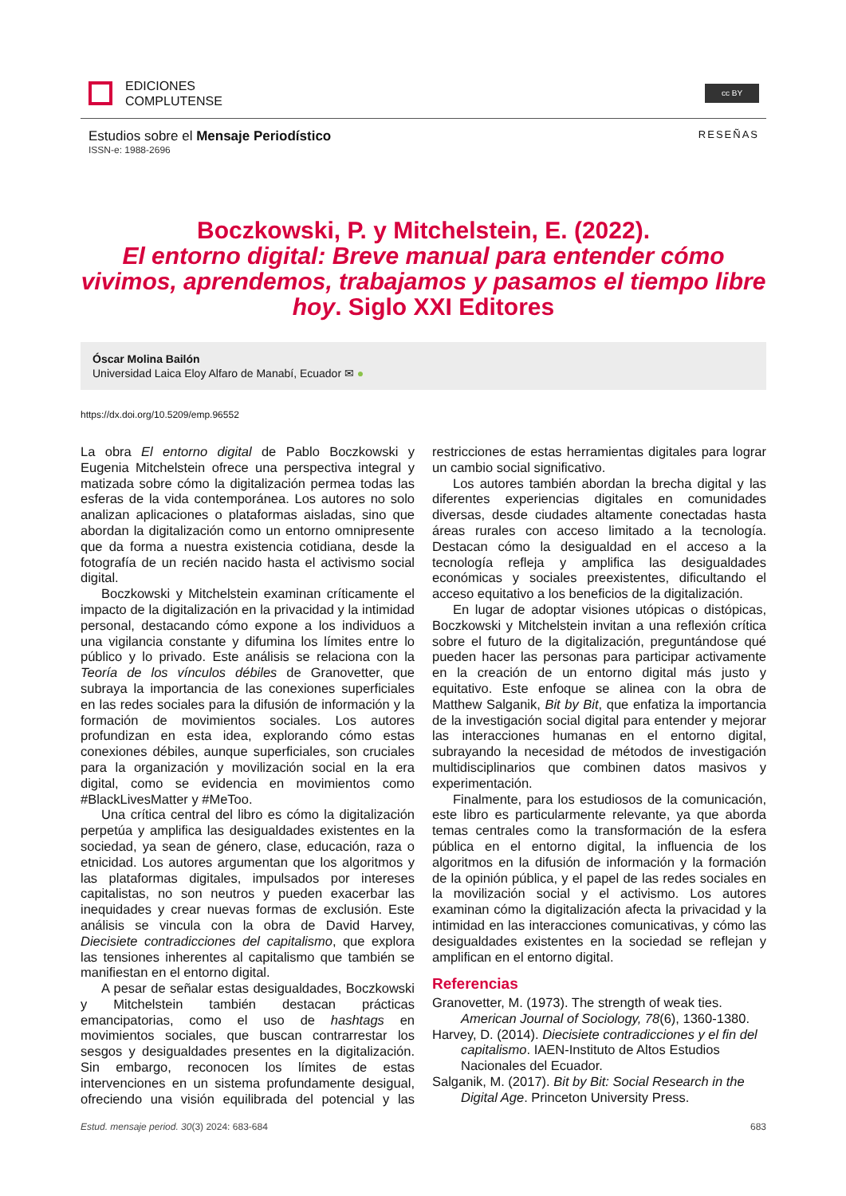EDICIONES
COMPLUTENSE
cc BY
Estudios sobre el Mensaje Periodístico
ISSN-e: 1988-2696
RESEÑAS
Boczkowski, P. y Mitchelstein, E. (2022).
El entorno digital: Breve manual para entender cómo vivimos, aprendemos, trabajamos y pasamos el tiempo libre hoy. Siglo XXI Editores
Óscar Molina Bailón
Universidad Laica Eloy Alfaro de Manabí, Ecuador ✉ ●
https://dx.doi.org/10.5209/emp.96552
La obra El entorno digital de Pablo Boczkowski y Eugenia Mitchelstein ofrece una perspectiva integral y matizada sobre cómo la digitalización permea todas las esferas de la vida contemporánea. Los autores no solo analizan aplicaciones o plataformas aisladas, sino que abordan la digitalización como un entorno omnipresente que da forma a nuestra existencia cotidiana, desde la fotografía de un recién nacido hasta el activismo social digital.
Boczkowski y Mitchelstein examinan críticamente el impacto de la digitalización en la privacidad y la intimidad personal, destacando cómo expone a los individuos a una vigilancia constante y difumina los límites entre lo público y lo privado. Este análisis se relaciona con la Teoría de los vínculos débiles de Granovetter, que subraya la importancia de las conexiones superficiales en las redes sociales para la difusión de información y la formación de movimientos sociales. Los autores profundizan en esta idea, explorando cómo estas conexiones débiles, aunque superficiales, son cruciales para la organización y movilización social en la era digital, como se evidencia en movimientos como #BlackLivesMatter y #MeToo.
Una crítica central del libro es cómo la digitalización perpetúa y amplifica las desigualdades existentes en la sociedad, ya sean de género, clase, educación, raza o etnicidad. Los autores argumentan que los algoritmos y las plataformas digitales, impulsados por intereses capitalistas, no son neutros y pueden exacerbar las inequidades y crear nuevas formas de exclusión. Este análisis se vincula con la obra de David Harvey, Diecisiete contradicciones del capitalismo, que explora las tensiones inherentes al capitalismo que también se manifiestan en el entorno digital.
A pesar de señalar estas desigualdades, Boczkowski y Mitchelstein también destacan prácticas emancipatorias, como el uso de hashtags en movimientos sociales, que buscan contrarrestar los sesgos y desigualdades presentes en la digitalización. Sin embargo, reconocen los límites de estas intervenciones en un sistema profundamente desigual, ofreciendo una visión equilibrada del potencial y las restricciones de estas herramientas digitales para lograr un cambio social significativo.
Los autores también abordan la brecha digital y las diferentes experiencias digitales en comunidades diversas, desde ciudades altamente conectadas hasta áreas rurales con acceso limitado a la tecnología. Destacan cómo la desigualdad en el acceso a la tecnología refleja y amplifica las desigualdades económicas y sociales preexistentes, dificultando el acceso equitativo a los beneficios de la digitalización.
En lugar de adoptar visiones utópicas o distópicas, Boczkowski y Mitchelstein invitan a una reflexión crítica sobre el futuro de la digitalización, preguntándose qué pueden hacer las personas para participar activamente en la creación de un entorno digital más justo y equitativo. Este enfoque se alinea con la obra de Matthew Salganik, Bit by Bit, que enfatiza la importancia de la investigación social digital para entender y mejorar las interacciones humanas en el entorno digital, subrayando la necesidad de métodos de investigación multidisciplinarios que combinen datos masivos y experimentación.
Finalmente, para los estudiosos de la comunicación, este libro es particularmente relevante, ya que aborda temas centrales como la transformación de la esfera pública en el entorno digital, la influencia de los algoritmos en la difusión de información y la formación de la opinión pública, y el papel de las redes sociales en la movilización social y el activismo. Los autores examinan cómo la digitalización afecta la privacidad y la intimidad en las interacciones comunicativas, y cómo las desigualdades existentes en la sociedad se reflejan y amplifican en el entorno digital.
Referencias
Granovetter, M. (1973). The strength of weak ties. American Journal of Sociology, 78(6), 1360-1380.
Harvey, D. (2014). Diecisiete contradicciones y el fin del capitalismo. IAEN-Instituto de Altos Estudios Nacionales del Ecuador.
Salganik, M. (2017). Bit by Bit: Social Research in the Digital Age. Princeton University Press.
Estud. mensaje period. 30(3) 2024: 683-684 683